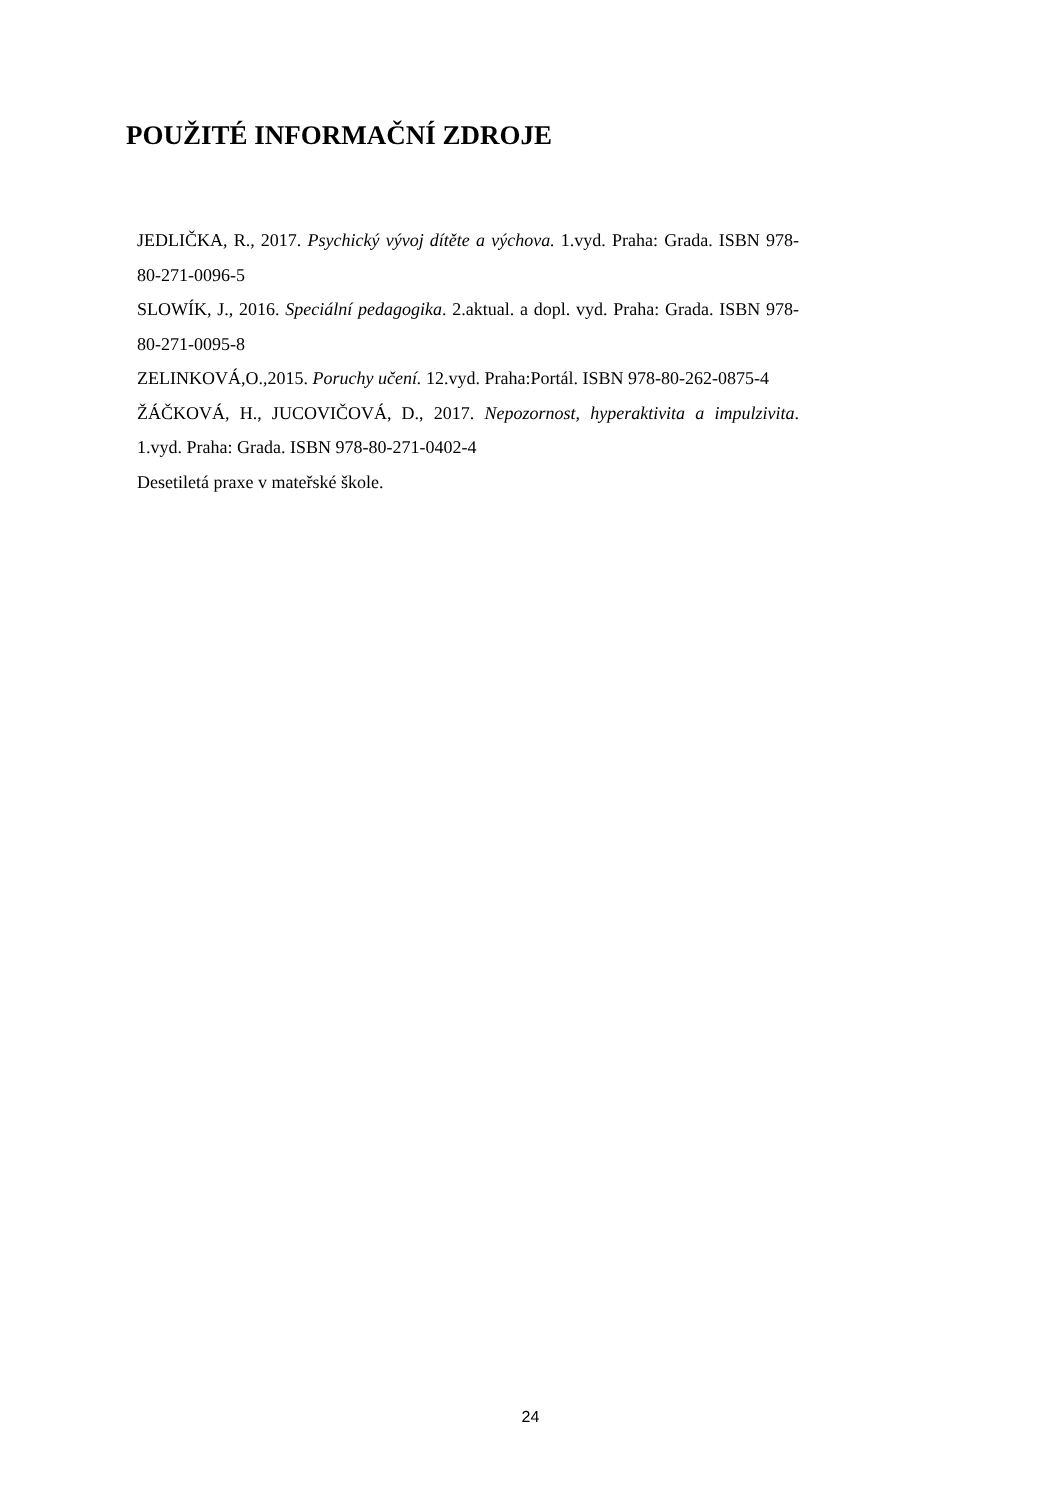POUŽITÉ INFORMAČNÍ ZDROJE
JEDLIČKA, R., 2017. Psychický vývoj dítěte a výchova. 1.vyd. Praha: Grada. ISBN 978-80-271-0096-5
SLOWÍK, J., 2016. Speciální pedagogika. 2.aktual. a dopl. vyd. Praha: Grada. ISBN 978-80-271-0095-8
ZELINKOVÁ,O.,2015. Poruchy učení. 12.vyd. Praha:Portál. ISBN 978-80-262-0875-4
ŽÁČKOVÁ, H., JUCOVIČOVÁ, D., 2017. Nepozornost, hyperaktivita a impulzivita. 1.vyd. Praha: Grada. ISBN 978-80-271-0402-4
Desetiletá praxe v mateřské škole.
24